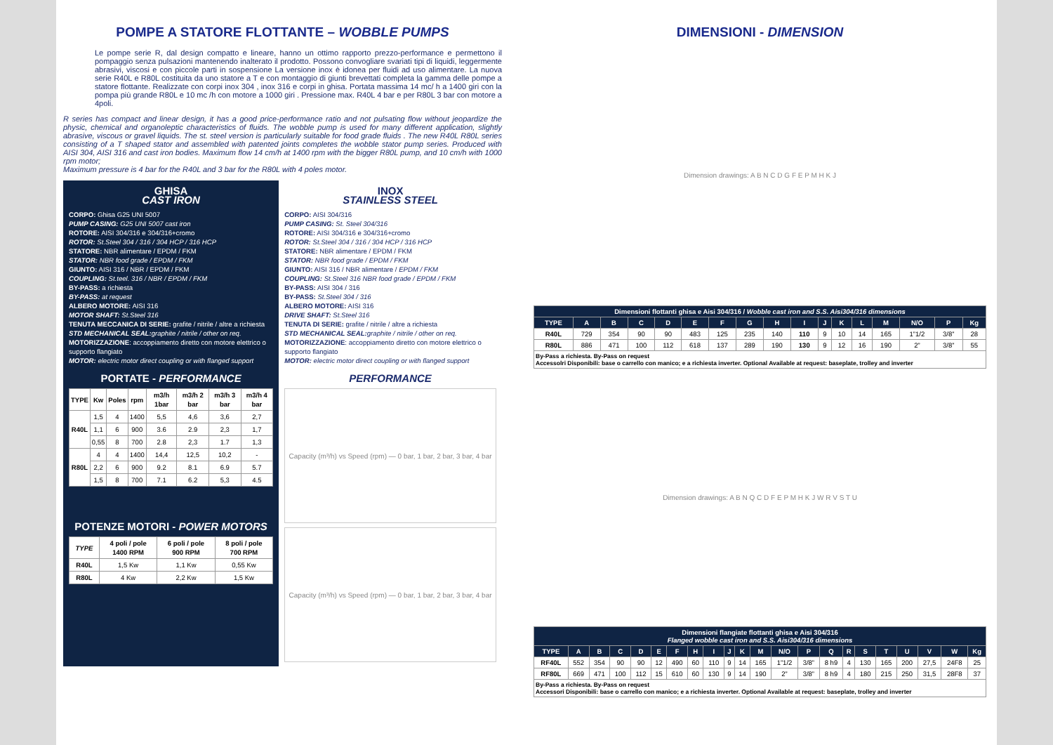POMPE A STATORE FLOTTANTE – WOBBLE PUMPS
Le pompe serie R, dal design compatto e lineare, hanno un ottimo rapporto prezzo-performance e permettono il pompaggio senza pulsazioni mantenendo inalterato il prodotto. Possono convogliare svariati tipi di liquidi, leggermente abrasivi, viscosi e con piccole parti in sospensione La versione inox è idonea per fluidi ad uso alimentare. La nuova serie R40L e R80L costituita da uno statore a T e con montaggio di giunti brevettati completa la gamma delle pompe a statore flottante. Realizzate con corpi inox 304 , inox 316 e corpi in ghisa. Portata massima 14 mc/ h a 1400 giri con la pompa più grande R80L e 10 mc /h con motore a 1000 giri . Pressione max. R40L 4 bar e per R80L 3 bar con motore a 4poli.
R series has compact and linear design, it has a good price-performance ratio and not pulsating flow without jeopardize the physic, chemical and organoleptic characteristics of fluids. The wobble pump is used for many different application, slightly abrasive, viscous or gravel liquids. The st. steel version is particularly suitable for food grade fluids . The new R40L R80L series consisting of a T shaped stator and assembled with patented joints completes the wobble stator pump series. Produced with AISI 304, AISI 316 and cast iron bodies. Maximum flow 14 cm/h at 1400 rpm with the bigger R80L pump, and 10 cm/h with 1000 rpm motor;
Maximum pressure is 4 bar for the R40L and 3 bar for the R80L with 4 poles motor.
GHISA
CAST IRON
CORPO: Ghisa G25 UNI 5007
PUMP CASING: G25 UNI 5007 cast iron
ROTORE: AISI 304/316 e 304/316+cromo
ROTOR: St.Steel 304 / 316 / 304 HCP / 316 HCP
STATORE: NBR alimentare / EPDM / FKM
STATOR: NBR food grade / EPDM / FKM
GIUNTO: AISI 316 / NBR / EPDM / FKM
COUPLING: St.teel. 316 / NBR / EPDM / FKM
BY-PASS: a richiesta
BY-PASS: at request
ALBERO MOTORE: AISI 316
MOTOR SHAFT: St.Steel 316
TENUTA MECCANICA DI SERIE: grafite / nitrile / altre a richiesta
STD MECHANICAL SEAL: graphite / nitrile / other on req.
MOTORIZZAZIONE: accoppiamento diretto con motore elettrico o supporto flangiato
MOTOR: electric motor direct coupling or with flanged support
PORTATE - PERFORMANCE
| TYPE | Kw | Poles | rpm | m3/h 1bar | m3/h 2 bar | m3/h 3 bar | m3/h 4 bar |
| --- | --- | --- | --- | --- | --- | --- | --- |
| R40L | 1,5 | 4 | 1400 | 5,5 | 4,6 | 3,6 | 2,7 |
| | 1,1 | 6 | 900 | 3.6 | 2.9 | 2,3 | 1,7 |
| | 0,55 | 8 | 700 | 2.8 | 2,3 | 1.7 | 1,3 |
| R80L | 4 | 4 | 1400 | 14,4 | 12,5 | 10,2 | - |
| | 2,2 | 6 | 900 | 9.2 | 8.1 | 6.9 | 5.7 |
| | 1,5 | 8 | 700 | 7.1 | 6.2 | 5,3 | 4.5 |
POTENZE MOTORI - POWER MOTORS
| TYPE | 4 poli / pole 1400 RPM | 6 poli / pole 900 RPM | 8 poli / pole 700 RPM |
| --- | --- | --- | --- |
| R40L | 1,5 Kw | 1,1 Kw | 0,55 Kw |
| R80L | 4 Kw | 2,2 Kw | 1,5 Kw |
INOX
STAINLESS STEEL
CORPO: AISI 304/316
PUMP CASING: St. Steel 304/316
ROTORE: AISI 304/316 e 304/316+cromo
ROTOR: St.Steel 304 / 316 / 304 HCP / 316 HCP
STATORE: NBR alimentare / EPDM / FKM
STATOR: NBR food grade / EPDM / FKM
GIUNTO: AISI 316 / NBR alimentare / EPDM / FKM
COUPLING: St.Steel 316 NBR food grade / EPDM / FKM
BY-PASS: AISI 304 / 316
BY-PASS: St.Steel 304 / 316
ALBERO MOTORE: AISI 316
DRIVE SHAFT: St.Steel 316
TENUTA DI SERIE: grafite / nitrile / altre a richiesta
STD MECHANICAL SEAL: graphite / nitrile / other on req.
MOTORIZZAZIONE: accoppiamento diretto con motore elettrico o supporto flangiato
MOTOR: electric motor direct coupling or with flanged support
PERFORMANCE
Capacity (m³/h) vs Speed (rpm) — 0 bar, 1 bar, 2 bar, 3 bar, 4 bar
Capacity (m³/h) vs Speed (rpm) — 0 bar, 1 bar, 2 bar, 3 bar, 4 bar
DIMENSIONI - DIMENSION
Dimension drawings: A B N C D G F E P M H K J
| Dimensioni flottanti ghisa e Aisi 304/316 / Wobble cast iron and S.S. Aisi304/316 dimensions | | | | | | | | | | | | | | | | |
| --- | --- | --- | --- | --- | --- | --- | --- | --- | --- | --- | --- | --- | --- | --- | --- | --- |
| TYPE | A | B | C | D | E | F | G | H | I | J | K | L | M | N/O | P | Kg |
| R40L | 729 | 354 | 90 | 90 | 483 | 125 | 235 | 140 | 110 | 9 | 10 | 14 | 165 | 1”1/2 | 3/8” | 28 |
| R80L | 886 | 471 | 100 | 112 | 618 | 137 | 289 | 190 | 130 | 9 | 12 | 16 | 190 | 2” | 3/8” | 55 |
| By-Pass a richiesta. By-Pass on request Accessolri Disponibili: base o carrello con manico; e a richiesta inverter. Optional Available at request: baseplate, trolley and inverter | | | | | | | | | | | | | | | | |
Dimension drawings: A B N Q C D F E P M H K J W R V S T U
| Dimensioni flangiate flottanti ghisa e Aisi 304/316 Flanged wobble cast iron and S.S. Aisi304/316 dimensions | | | | | | | | | | | | | | | | | | | | | |
| --- | --- | --- | --- | --- | --- | --- | --- | --- | --- | --- | --- | --- | --- | --- | --- | --- | --- | --- | --- | --- | --- |
| TYPE | A | B | C | D | E | F | H | I | J | K | M | N/O | P | Q | R | S | T | U | V | W | Kg |
| RF40L | 552 | 354 | 90 | 90 | 12 | 490 | 60 | 110 | 9 | 14 | 165 | 1”1/2 | 3/8” | 8 h9 | 4 | 130 | 165 | 200 | 27,5 | 24F8 | 25 |
| RF80L | 669 | 471 | 100 | 112 | 15 | 610 | 60 | 130 | 9 | 14 | 190 | 2” | 3/8” | 8 h9 | 4 | 180 | 215 | 250 | 31,5 | 28F8 | 37 |
| By-Pass a richiesta. By-Pass on request Accessori Disponibili: base o carrello con manico; e a richiesta inverter. Optional Available at request: baseplate, trolley and inverter | | | | | | | | | | | | | | | | | | | | | |